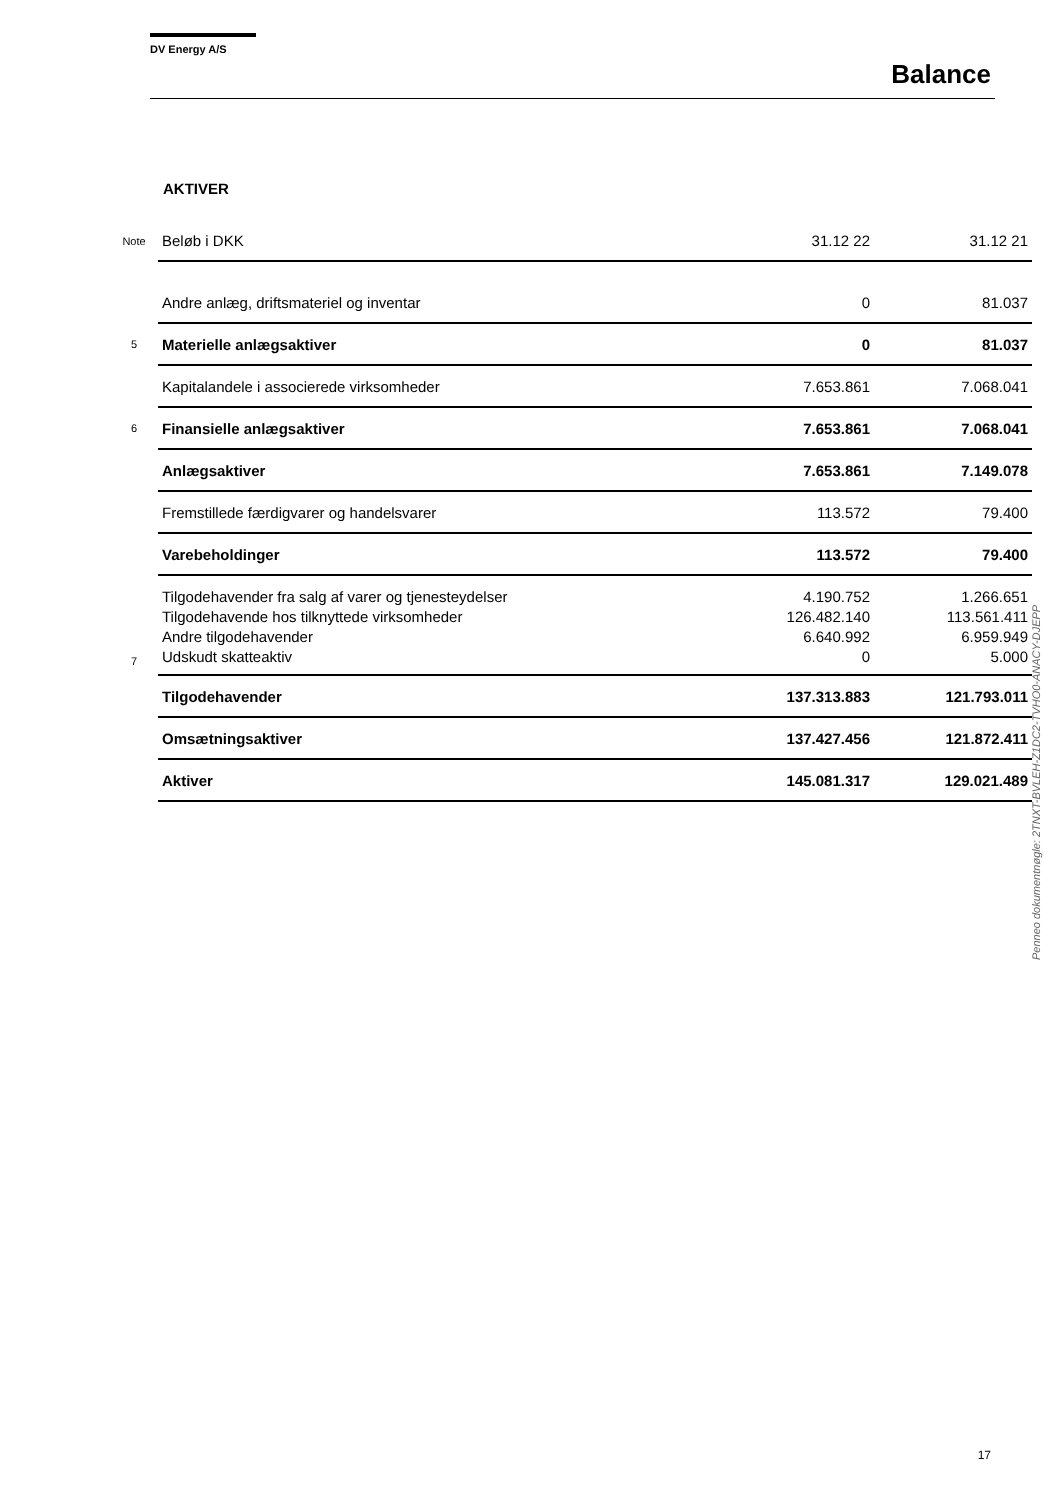DV Energy A/S
Balance
AKTIVER
| Note | Beløb i DKK | 31.12 22 | 31.12 21 |
| | Andre anlæg, driftsmateriel og inventar | 0 | 81.037 |
| 5 | Materielle anlægsaktiver | 0 | 81.037 |
| | Kapitalandele i associerede virksomheder | 7.653.861 | 7.068.041 |
| 6 | Finansielle anlægsaktiver | 7.653.861 | 7.068.041 |
| | Anlægsaktiver | 7.653.861 | 7.149.078 |
| | Fremstillede færdigvarer og handelsvarer | 113.572 | 79.400 |
| | Varebeholdinger | 113.572 | 79.400 |
| | Tilgodehavender fra salg af varer og tjenesteydelser | 4.190.752 | 1.266.651 |
| | Tilgodehavende hos tilknyttede virksomheder | 126.482.140 | 113.561.411 |
| | Andre tilgodehavender | 6.640.992 | 6.959.949 |
| 7 | Udskudt skatteaktiv | 0 | 5.000 |
| | Tilgodehavender | 137.313.883 | 121.793.011 |
| | Omsætningsaktiver | 137.427.456 | 121.872.411 |
| | Aktiver | 145.081.317 | 129.021.489 |
Penneo dokumentnøgle: 2TNXT-BVLEH-Z1DC2-TVHO0-ANACY-DJEPP
17